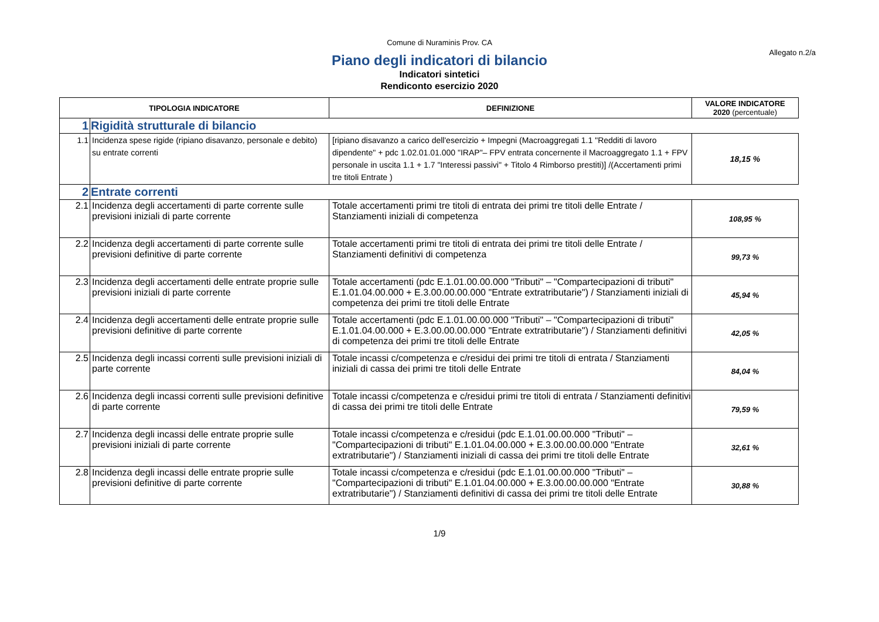Comune di Nuraminis Prov. CA
Allegato n.2/a
Piano degli indicatori di bilancio
Indicatori sintetici
Rendiconto esercizio 2020
| TIPOLOGIA INDICATORE | | DEFINIZIONE | VALORE INDICATORE 2020 (percentuale) |
| --- | --- | --- | --- |
| 1 | Rigidità strutturale di bilancio | | |
| 1.1 | Incidenza spese rigide (ripiano disavanzo, personale e debito) su entrate correnti | [ripiano disavanzo a carico dell'esercizio + Impegni (Macroaggregati 1.1 "Redditi di lavoro dipendente" + pdc 1.02.01.01.000 "IRAP"– FPV entrata concernente il Macroaggregato 1.1 + FPV personale in uscita 1.1 + 1.7 "Interessi passivi" + Titolo 4 Rimborso prestiti)] /(Accertamenti primi tre titoli Entrate ) | 18,15 % |
| 2 | Entrate correnti | | |
| 2.1 | Incidenza degli accertamenti di parte corrente sulle previsioni iniziali di parte corrente | Totale accertamenti primi tre titoli di entrata dei primi tre titoli delle Entrate / Stanziamenti iniziali di competenza | 108,95 % |
| 2.2 | Incidenza degli accertamenti di parte corrente sulle previsioni definitive di parte corrente | Totale accertamenti primi tre titoli di entrata dei primi tre titoli delle Entrate / Stanziamenti definitivi di competenza | 99,73 % |
| 2.3 | Incidenza degli accertamenti delle entrate proprie sulle previsioni iniziali di parte corrente | Totale accertamenti (pdc E.1.01.00.00.000 "Tributi" – "Compartecipazioni di tributi" E.1.01.04.00.000 + E.3.00.00.00.000 "Entrate extratributarie") / Stanziamenti iniziali di competenza dei primi tre titoli delle Entrate | 45,94 % |
| 2.4 | Incidenza degli accertamenti delle entrate proprie sulle previsioni definitive di parte corrente | Totale accertamenti (pdc E.1.01.00.00.000 "Tributi" – "Compartecipazioni di tributi" E.1.01.04.00.000 + E.3.00.00.00.000 "Entrate extratributarie") / Stanziamenti definitivi di competenza dei primi tre titoli delle Entrate | 42,05 % |
| 2.5 | Incidenza degli incassi correnti sulle previsioni iniziali di parte corrente | Totale incassi c/competenza e c/residui dei primi tre titoli di entrata / Stanziamenti iniziali di cassa dei primi tre titoli delle Entrate | 84,04 % |
| 2.6 | Incidenza degli incassi correnti sulle previsioni definitive di parte corrente | Totale incassi c/competenza e c/residui primi tre titoli di entrata / Stanziamenti definitivi di cassa dei primi tre titoli delle Entrate | 79,59 % |
| 2.7 | Incidenza degli incassi delle entrate proprie sulle previsioni iniziali di parte corrente | Totale incassi c/competenza e c/residui (pdc E.1.01.00.00.000 "Tributi" – "Compartecipazioni di tributi" E.1.01.04.00.000 + E.3.00.00.00.000 "Entrate extratributarie") / Stanziamenti iniziali di cassa dei primi tre titoli delle Entrate | 32,61 % |
| 2.8 | Incidenza degli incassi delle entrate proprie sulle previsioni definitive di parte corrente | Totale incassi c/competenza e c/residui (pdc E.1.01.00.00.000 "Tributi" – "Compartecipazioni di tributi" E.1.01.04.00.000 + E.3.00.00.00.000 "Entrate extratributarie") / Stanziamenti definitivi di cassa dei primi tre titoli delle Entrate | 30,88 % |
1/9